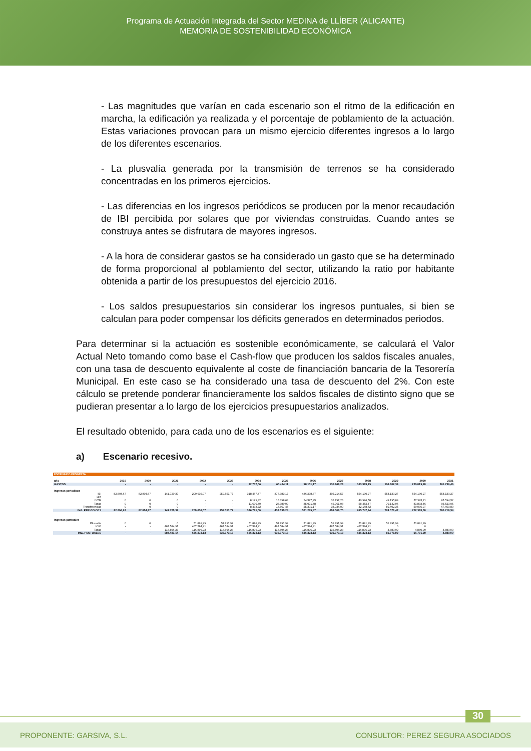Programa de Actuación Integrada del Sector MEDINA de LLÍBER (ALICANTE)
MEMORIA DE SOSTENIBILIDAD ECONÓMICA
- Las magnitudes que varían en cada escenario son el ritmo de la edificación en marcha, la edificación ya realizada y el porcentaje de poblamiento de la actuación. Estas variaciones provocan para un mismo ejercicio diferentes ingresos a lo largo de los diferentes escenarios.
- La plusvalía generada por la transmisión de terrenos se ha considerado concentradas en los primeros ejercicios.
- Las diferencias en los ingresos periódicos se producen por la menor recaudación de IBI percibida por solares que por viviendas construidas. Cuando antes se construya antes se disfrutara de mayores ingresos.
- A la hora de considerar gastos se ha considerado un gasto que se ha determinado de forma proporcional al poblamiento del sector, utilizando la ratio por habitante obtenida a partir de los presupuestos del ejercicio 2016.
- Los saldos presupuestarios sin considerar los ingresos puntuales, si bien se calculan para poder compensar los déficits generados en determinados periodos.
Para determinar si la actuación es sostenible económicamente, se calculará el Valor Actual Neto tomando como base el Cash-flow que producen los saldos fiscales anuales, con una tasa de descuento equivalente al coste de financiación bancaria de la Tesorería Municipal. En este caso se ha considerado una tasa de descuento del 2%. Con este cálculo se pretende ponderar financieramente los saldos fiscales de distinto signo que se pudieran presentar a lo largo de los ejercicios presupuestarios analizados.
El resultado obtenido, para cada uno de los escenarios es el siguiente:
a) Escenario recesivo.
| ESCENARIO PESIMISTA | | | | | | | | | | | | | |
| año | 2019 | 2020 | 2021 | 2022 | 2023 | 2024 | 2025 | 2026 | 2027 | 2028 | 2029 | 2030 | 2031 |
| GASTOS | - | - | - | - | - | 32.717,06 | 65.434,11 | 98.151,17 | 130.868,23 | 163.585,29 | 196.302,34 | 229.019,40 | 261.736,46 |
| ingresos periodicos | | | | | | | | | | | | | |
| IBI | 82.804,67 | 82.804,67 | 141.720,37 | 200.636,07 | 259.551,77 | 318.467,47 | 377.383,17 | 436.298,87 | 495.214,57 | 554.130,27 | 554.130,27 | 554.130,27 | 554.130,27 |
| IAE | | | | | | | | | | | | | |
| IVTM | 0 | 0 | 0 | - | - | 8.199,32 | 16.398,63 | 24.597,95 | 32.797,26 | 40.996,58 | 49.195,89 | 57.395,21 | 65.594,52 |
| Tasas | 0 | 0 | 0 | - | - | 11.690,49 | 23.380,99 | 35.071,48 | 46.761,98 | 58.452,47 | 70.142,96 | 81.833,46 | 93.523,95 |
| Transferencias | 0 | 0 | 0 | - | - | 8.433,72 | 16.867,45 | 25.301,17 | 33.734,90 | 42.168,62 | 50.602,35 | 59.036,07 | 67.469,80 |
| ING. PERIODICOS | 82.804,67 | 82.804,67 | 141.720,37 | 200.636,07 | 259.551,77 | 346.791,00 | 434.030,24 | 521.269,47 | 608.508,70 | 695.747,94 | 724.071,47 | 752.395,00 | 780.718,54 |
| ingresos puntuales | | | | | | | | | | | | | |
| Plusvalia | 0 | 0 | 0 | 51.891,99 | 51.891,99 | 51.891,99 | 51.891,99 | 51.891,99 | 51.891,99 | 51.891,99 | 51.891,99 | 51.891,99 | |
| ICIO | - | - | 467.584,91 | 467.584,91 | 467.584,91 | 467.584,91 | 467.584,91 | 467.584,91 | 467.584,91 | 467.584,91 | 0 | 0 | |
| Tasas | - | - | 116.896,23 | 116.896,23 | 116.896,23 | 116.896,23 | 116.896,23 | 116.896,23 | 116.896,23 | 116.896,23 | 4.880,00 | 4.880,00 | 4.880,00 |
| ING. PUNTUALES | - | - | 584.481,14 | 636.373,13 | 636.373,13 | 636.373,13 | 636.373,13 | 636.373,13 | 636.373,13 | 636.373,13 | 56.771,99 | 56.771,99 | 4.880,00 |
30
PROPONENTE: GARSIVA, S.L. CONSULTOR: PEREZ SEGURA ASOCIADOS